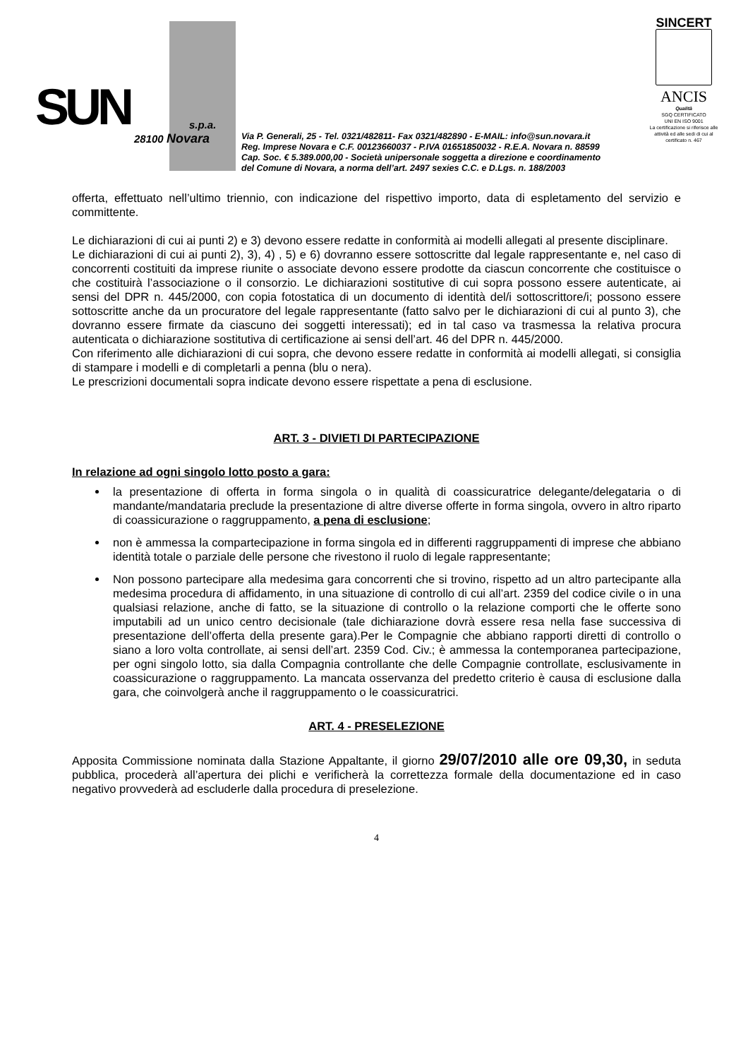SUN s.p.a.
28100 Novara
Via P. Generali, 25 - Tel. 0321/482811- Fax 0321/482890 - E-MAIL: info@sun.novara.it
Reg. Imprese Novara e C.F. 00123660037 - P.IVA 01651850032 - R.E.A. Novara n. 88599
Cap. Soc. € 5.389.000,00 - Società unipersonale soggetta a direzione e coordinamento
del Comune di Novara, a norma dell’art. 2497 sexies C.C. e D.Lgs. n. 188/2003
SINCERT
ANCIS
Qualità
SGQ CERTIFICATO
UNI EN ISO 9001
La certificazione si riferisce alle attività ed alle sedi di cui al certificato n. 467
offerta, effettuato nell’ultimo triennio, con indicazione del rispettivo importo, data di espletamento del servizio e committente.
Le dichiarazioni di cui ai punti 2) e 3) devono essere redatte in conformità ai modelli allegati al presente disciplinare.
Le dichiarazioni di cui ai punti 2), 3), 4) , 5) e 6) dovranno essere sottoscritte dal legale rappresentante e, nel caso di concorrenti costituiti da imprese riunite o associate devono essere prodotte da ciascun concorrente che costituisce o che costituirà l’associazione o il consorzio. Le dichiarazioni sostitutive di cui sopra possono essere autenticate, ai sensi del DPR n. 445/2000, con copia fotostatica di un documento di identità del/i sottoscrittore/i; possono essere sottoscritte anche da un procuratore del legale rappresentante (fatto salvo per le dichiarazioni di cui al punto 3), che dovranno essere firmate da ciascuno dei soggetti interessati); ed in tal caso va trasmessa la relativa procura autenticata o dichiarazione sostitutiva di certificazione ai sensi dell’art. 46 del DPR n. 445/2000.
Con riferimento alle dichiarazioni di cui sopra, che devono essere redatte in conformità ai modelli allegati, si consiglia di stampare i modelli e di completarli a penna (blu o nera).
Le prescrizioni documentali sopra indicate devono essere rispettate a pena di esclusione.
ART. 3 - DIVIETI DI PARTECIPAZIONE
In relazione ad ogni singolo lotto posto a gara:
la presentazione di offerta in forma singola o in qualità di coassicuratrice delegante/delegataria o di mandante/mandataria preclude la presentazione di altre diverse offerte in forma singola, ovvero in altro riparto di coassicurazione o raggruppamento, a pena di esclusione;
non è ammessa la compartecipazione in forma singola ed in differenti raggruppamenti di imprese che abbiano identità totale o parziale delle persone che rivestono il ruolo di legale rappresentante;
Non possono partecipare alla medesima gara concorrenti che si trovino, rispetto ad un altro partecipante alla medesima procedura di affidamento, in una situazione di controllo di cui all’art. 2359 del codice civile o in una qualsiasi relazione, anche di fatto, se la situazione di controllo o la relazione comporti che le offerte sono imputabili ad un unico centro decisionale (tale dichiarazione dovrà essere resa nella fase successiva di presentazione dell’offerta della presente gara).Per le Compagnie che abbiano rapporti diretti di controllo o siano a loro volta controllate, ai sensi dell’art. 2359 Cod. Civ.; è ammessa la contemporanea partecipazione, per ogni singolo lotto, sia dalla Compagnia controllante che delle Compagnie controllate, esclusivamente in coassicurazione o raggruppamento. La mancata osservanza del predetto criterio è causa di esclusione dalla gara, che coinvolgerà anche il raggruppamento o le coassicuratrici.
ART. 4 - PRESELEZIONE
Apposita Commissione nominata dalla Stazione Appaltante, il giorno 29/07/2010 alle ore 09,30, in seduta pubblica, procederà all’apertura dei plichi e verificherà la correttezza formale della documentazione ed in caso negativo provvederà ad escluderle dalla procedura di preselezione.
4